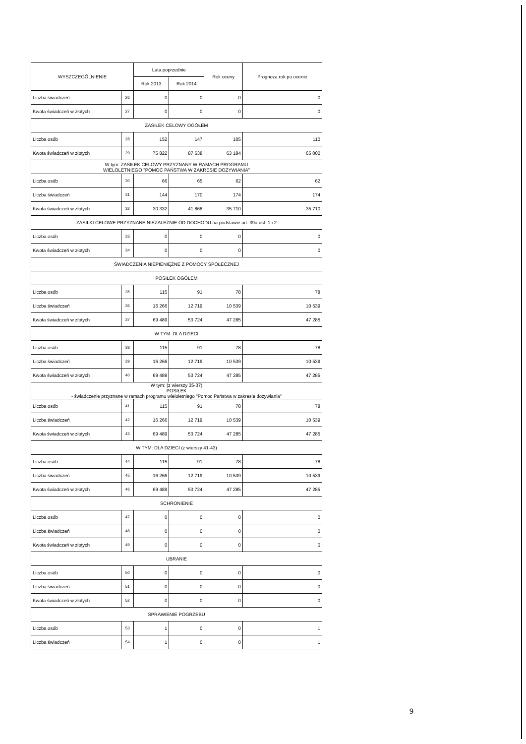| WYSZCZEGÓLNIENIE | | Lata poprzednie | | Rok oceny | Prognoza rok po ocenie |
| --- | --- | --- | --- | --- | --- |
| | | Rok 2013 | Rok 2014 | | |
| Liczba świadczeń | 26 | 0 | 0 | 0 | 0 |
| Kwota świadczeń w złotych | 27 | 0 | 0 | 0 | 0 |
| ZASIŁEK CELOWY OGÓŁEM | | | | | |
| Liczba osób | 28 | 152 | 147 | 105 | 110 |
| Kwota świadczeń w złotych | 29 | 75 822 | 87 638 | 63 184 | 65 000 |
| W tym: ZASIŁEK CELOWY PRZYZNANY W RAMACH PROGRAMU WIELOLETNIEGO "POMOC PAŃSTWA W ZAKRESIE DOŻYWIANIA" | | | | | |
| Liczba osób | 30 | 66 | 65 | 62 | 62 |
| Liczba świadczeń | 31 | 144 | 170 | 174 | 174 |
| Kwota świadczeń w złotych | 32 | 30 332 | 41 868 | 35 710 | 35 710 |
| ZASIŁKI CELOWE PRZYZNANE NIEZALEŻNIE OD DOCHODU na podstawie art. 39a ust. 1 i 2 | | | | | |
| Liczba osób | 33 | 0 | 0 | 0 | 0 |
| Kwota świadczeń w złotych | 34 | 0 | 0 | 0 | 0 |
| ŚWIADCZENIA NIEPIENIĘŻNE Z POMOCY SPOŁECZNEJ | | | | | |
| POSIŁEK OGÓŁEM | | | | | |
| Liczba osób | 35 | 115 | 91 | 78 | 78 |
| Liczba świadczeń | 36 | 16 266 | 12 719 | 10 539 | 10 539 |
| Kwota świadczeń w złotych | 37 | 69 489 | 53 724 | 47 285 | 47 285 |
| W TYM: DLA DZIECI | | | | | |
| Liczba osób | 38 | 115 | 91 | 78 | 78 |
| Liczba świadczeń | 39 | 16 266 | 12 719 | 10 539 | 10 539 |
| Kwota świadczeń w złotych | 40 | 69 489 | 53 724 | 47 285 | 47 285 |
| W tym: (z wierszy 35-37) POSIŁEK - świadczenie przyznane w ramach programu wieloletniego "Pomoc Państwa w zakresie dożywiania" | | | | | |
| Liczba osób | 41 | 115 | 91 | 78 | 78 |
| Liczba świadczeń | 42 | 16 266 | 12 719 | 10 539 | 10 539 |
| Kwota świadczeń w złotych | 43 | 69 489 | 53 724 | 47 285 | 47 285 |
| W TYM: DLA DZIECI (z wierszy 41-43) | | | | | |
| Liczba osób | 44 | 115 | 91 | 78 | 78 |
| Liczba świadczeń | 45 | 16 266 | 12 719 | 10 539 | 10 539 |
| Kwota świadczeń w złotych | 46 | 69 489 | 53 724 | 47 285 | 47 285 |
| SCHRONIENIE | | | | | |
| Liczba osób | 47 | 0 | 0 | 0 | 0 |
| Liczba świadczeń | 48 | 0 | 0 | 0 | 0 |
| Kwota świadczeń w złotych | 49 | 0 | 0 | 0 | 0 |
| UBRANIE | | | | | |
| Liczba osób | 50 | 0 | 0 | 0 | 0 |
| Liczba świadczeń | 51 | 0 | 0 | 0 | 0 |
| Kwota świadczeń w złotych | 52 | 0 | 0 | 0 | 0 |
| SPRAWIENIE POGRZEBU | | | | | |
| Liczba osób | 53 | 1 | 0 | 0 | 1 |
| Liczba świadczeń | 54 | 1 | 0 | 0 | 1 |
9